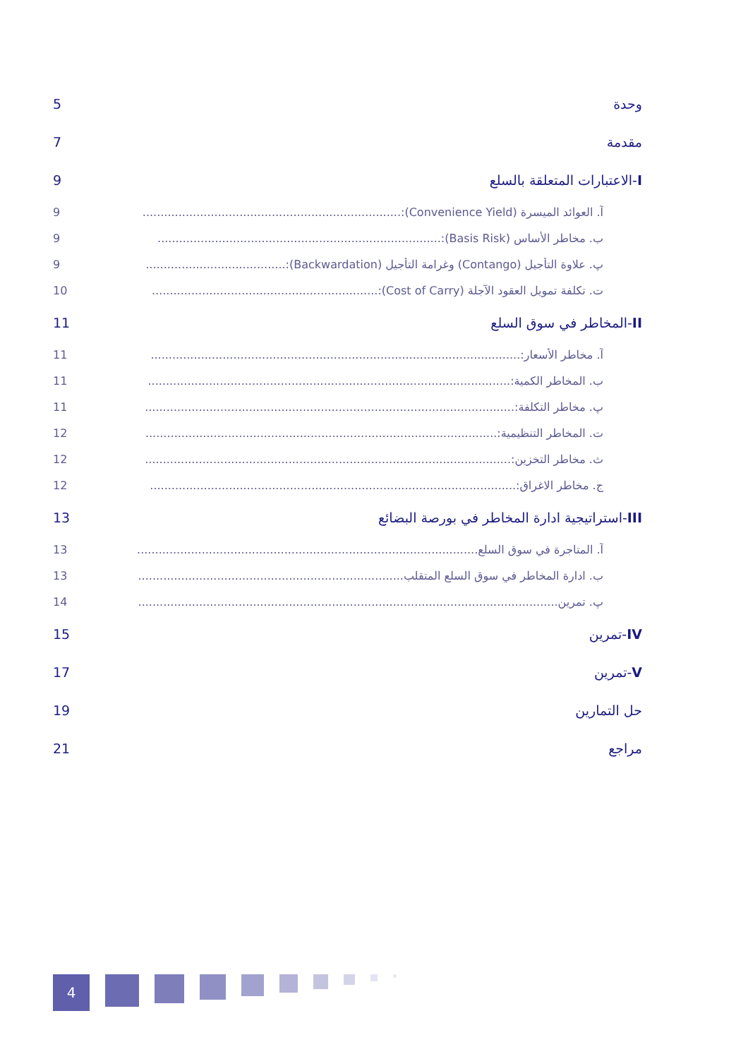وحدة 5
مقدمة 7
I-الاعتبارات المتعلقة بالسلع 9
آ. العوائد الميسرة (Convenience Yield):........................................................................ 9
ب. مخاطر الأساس (Basis Risk):............................................................................... 9
پ. علاوة التأجيل (Contango) وغرامة التأجيل (Backwardation):....................................... 9
ت. تكلفة تمويل العقود الآجلة (Cost of Carry):............................................................... 10
II-المخاطر في سوق السلع 11
آ. مخاطر الأسعار:....................................................................................................... 11
ب. المخاطر الكمية:..................................................................................................... 11
پ. مخاطر التكلفة:....................................................................................................... 11
ت. المخاطر التنظيمية:.................................................................................................. 12
ث. مخاطر التخزين:...................................................................................................... 12
ج. مخاطر الاغراق:...................................................................................................... 12
III-استراتيجية ادارة المخاطر في بورصة البضائع 13
آ. المتاجرة في سوق السلع............................................................................................... 13
ب. ادارة المخاطر في سوق السلع المتقلب.......................................................................... 13
پ. تمرين..................................................................................................................... 14
IV-تمرين 15
V-تمرين 17
حل التمارين 19
مراجع 21
4